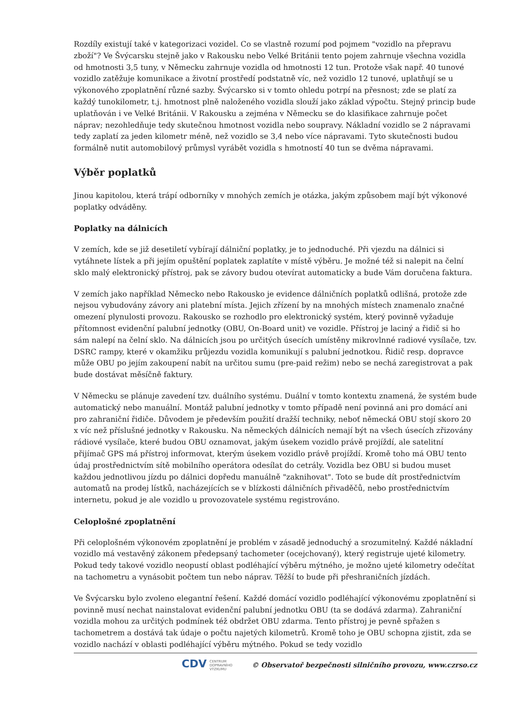Rozdíly existují také v kategorizaci vozidel. Co se vlastně rozumí pod pojmem "vozidlo na přepravu zboží"? Ve Švýcarsku stejně jako v Rakousku nebo Velké Británii tento pojem zahrnuje všechna vozidla od hmotnosti 3,5 tuny, v Německu zahrnuje vozidla od hmotnosti 12 tun. Protože však např. 40 tunové vozidlo zatěžuje komunikace a životní prostředí podstatně víc, než vozidlo 12 tunové, uplatňují se u výkonového zpoplatnění různé sazby. Švýcarsko si v tomto ohledu potrpí na přesnost; zde se platí za každý tunokilometr, t.j. hmotnost plně naloženého vozidla slouží jako základ výpočtu. Stejný princip bude uplatňován i ve Velké Británii. V Rakousku a zejména v Německu se do klasifikace zahrnuje počet náprav; nezohledňuje tedy skutečnou hmotnost vozidla nebo soupravy. Nákladní vozidlo se 2 nápravami tedy zaplatí za jeden kilometr méně, než vozidlo se 3,4 nebo více nápravami. Tyto skutečnosti budou formálně nutit automobilový průmysl vyrábět vozidla s hmotností 40 tun se dvěma nápravami.
Výběr poplatků
Jinou kapitolou, která trápí odborníky v mnohých zemích je otázka, jakým způsobem mají být výkonové poplatky odváděny.
Poplatky na dálnicích
V zemích, kde se již desetiletí vybírají dálniční poplatky, je to jednoduché. Při vjezdu na dálnici si vytáhnete lístek a při jejím opuštění poplatek zaplatíte v místě výběru. Je možné též si nalepit na čelní sklo malý elektronický přístroj, pak se závory budou otevírat automaticky a bude Vám doručena faktura.
V zemích jako například Německo nebo Rakousko je evidence dálničních poplatků odlišná, protože zde nejsou vybudovány závory ani platební místa. Jejich zřízení by na mnohých místech znamenalo značné omezení plynulosti provozu. Rakousko se rozhodlo pro elektronický systém, který povinně vyžaduje přítomnost evidenční palubní jednotky (OBU, On-Board unit) ve vozidle. Přístroj je laciný a řidič si ho sám nalepí na čelní sklo. Na dálnicích jsou po určitých úsecích umístěny mikrovlnné radiové vysílače, tzv. DSRC rampy, které v okamžiku průjezdu vozidla komunikují s palubní jednotkou. Řidič resp. dopravce může OBU po jejím zakoupení nabít na určitou sumu (pre-paid režim) nebo se nechá zaregistrovat a pak bude dostávat měsíčně faktury.
V Německu se plánuje zavedení tzv. duálního systému. Duální v tomto kontextu znamená, že systém bude automatický nebo manuální. Montáž palubní jednotky v tomto případě není povinná ani pro domácí ani pro zahraniční řidiče. Důvodem je především použití dražší techniky, neboť německá OBU stojí skoro 20 x víc než příslušné jednotky v Rakousku. Na německých dálnicích nemají být na všech úsecích zřizovány rádiové vysílače, které budou OBU oznamovat, jakým úsekem vozidlo právě projíždí, ale satelitní přijímač GPS má přístroj informovat, kterým úsekem vozidlo právě projíždí. Kromě toho má OBU tento údaj prostřednictvím sítě mobilního operátora odesílat do cetrály. Vozidla bez OBU si budou muset každou jednotlivou jízdu po dálnici dopředu manuálně "zaknihovat". Toto se bude dít prostřednictvím automatů na prodej lístků, nacházejících se v blízkosti dálničních přivaděčů, nebo prostřednictvím internetu, pokud je ale vozidlo u provozovatele systému registrováno.
Celoplošné zpoplatnění
Při celoplošném výkonovém zpoplatnění je problém v zásadě jednoduchý a srozumitelný. Každé nákladní vozidlo má vestavěný zákonem předepsaný tachometer (ocejchovaný), který registruje ujeté kilometry. Pokud tedy takové vozidlo neopustí oblast podléhající výběru mýtného, je možno ujeté kilometry odečítat na tachometru a vynásobit počtem tun nebo náprav. Těžší to bude při přeshraničních jízdách.
Ve Švýcarsku bylo zvoleno elegantní řešení. Každé domácí vozidlo podléhající výkonovému zpoplatnění si povinně musí nechat nainstalovat evidenční palubní jednotku OBU (ta se dodává zdarma). Zahraniční vozidla mohou za určitých podmínek též obdržet OBU zdarma. Tento přístroj je pevně spřažen s tachometrem a dostává tak údaje o počtu najetých kilometrů. Kromě toho je OBU schopna zjistit, zda se vozidlo nachází v oblasti podléhající výběru mýtného. Pokud se tedy vozidlo
CDV CENTRUM
DOPRAVNÍHO
VÝZKUMU © Observatoř bezpečnosti silničního provozu, www.czrso.cz